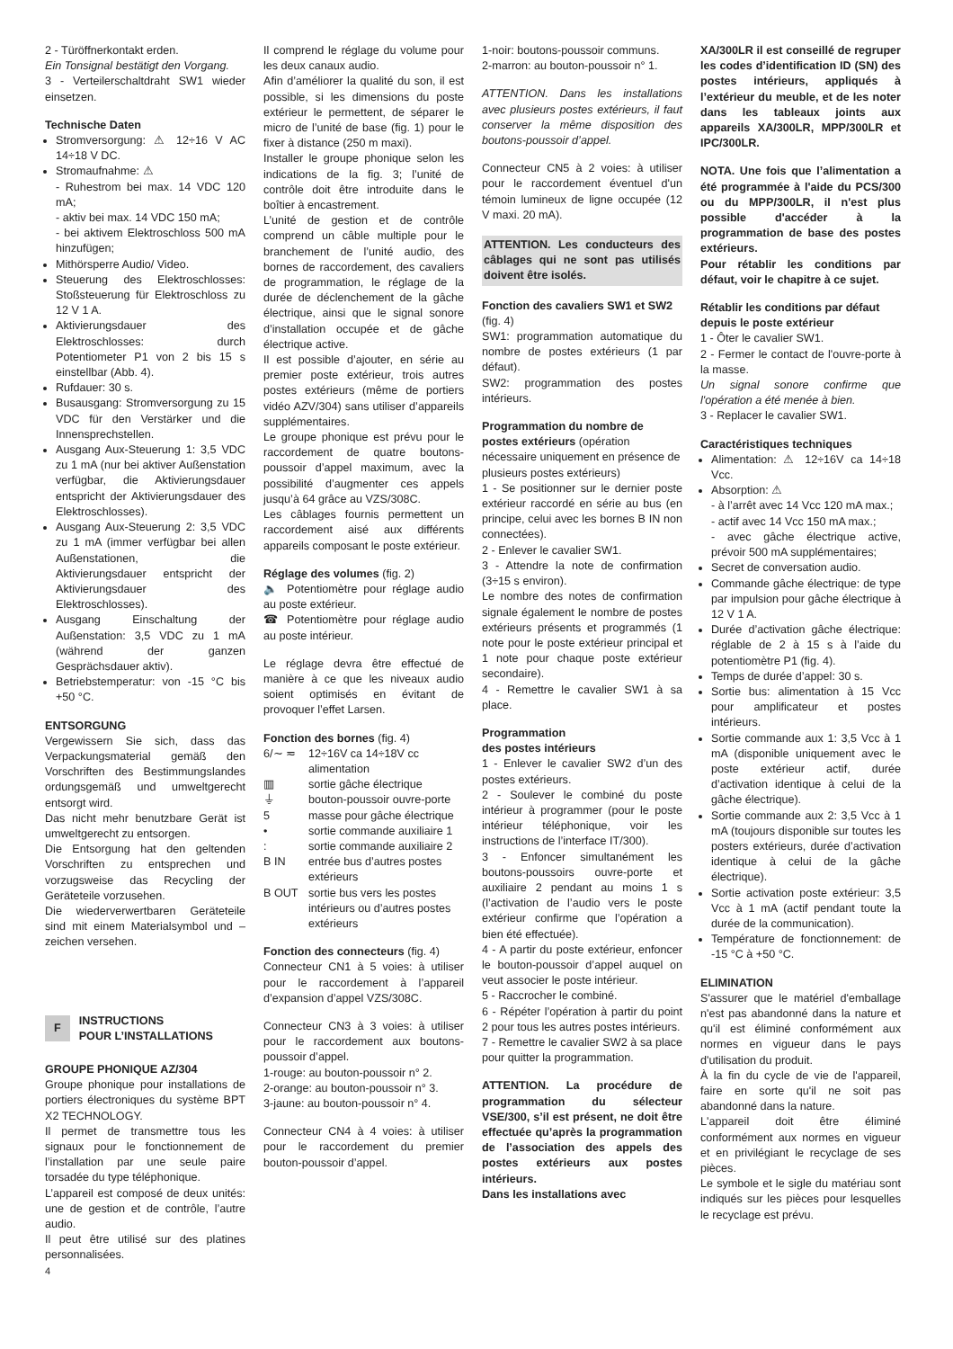2 - Türöffnerkontakt erden.
Ein Tonsignal bestätigt den Vorgang.
3 - Verteilerschaltdraht SW1 wieder einsetzen.
Technische Daten
Stromversorgung: ⚠ 12÷16 V AC 14÷18 V DC.
Stromaufnahme: ⚠
- Ruhestrom bei max. 14 VDC 120 mA;
- aktiv bei max. 14 VDC 150 mA;
- bei aktivem Elektroschloss 500 mA hinzufügen;
Mithörsperre Audio/ Video.
Steuerung des Elektroschlosses: Stoßsteuerung für Elektroschloss zu 12 V 1 A.
Aktivierungsdauer des Elektroschlosses: durch Potentiometer P1 von 2 bis 15 s einstellbar (Abb. 4).
Rufdauer: 30 s.
Busausgang: Stromversorgung zu 15 VDC für den Verstärker und die Innensprechstellen.
Ausgang Aux-Steuerung 1: 3,5 VDC zu 1 mA (nur bei aktiver Außenstation verfügbar, die Aktivierungsdauer entspricht der Aktivierungsdauer des Elektroschlosses).
Ausgang Aux-Steuerung 2: 3,5 VDC zu 1 mA (immer verfügbar bei allen Außenstationen, die Aktivierungsdauer entspricht der Aktivierungsdauer des Elektroschlosses).
Ausgang Einschaltung der Außenstation: 3,5 VDC zu 1 mA (während der ganzen Gesprächsdauer aktiv).
Betriebstemperatur: von -15 °C bis +50 °C.
ENTSORGUNG
Vergewissern Sie sich, dass das Verpackungsmaterial gemäß den Vorschriften des Bestimmungslandes ordungsgemäß und umweltgerecht entsorgt wird.
Das nicht mehr benutzbare Gerät ist umweltgerecht zu entsorgen.
Die Entsorgung hat den geltenden Vorschriften zu entsprechen und vorzugsweise das Recycling der Geräteteile vorzusehen.
Die wiederverwertbaren Geräteteile sind mit einem Materialsymbol und –zeichen versehen.
F
INSTRUCTIONS
POUR L’INSTALLATIONS
GROUPE PHONIQUE AZ/304
Groupe phonique pour installations de portiers électroniques du système BPT X2 TECHNOLOGY.
Il permet de transmettre tous les signaux pour le fonctionnement de l’installation par une seule paire torsadée du type téléphonique.
L’appareil est composé de deux unités: une de gestion et de contrôle, l’autre audio.
Il peut être utilisé sur des platines personnalisées.
Il comprend le réglage du volume pour les deux canaux audio.
Afin d’améliorer la qualité du son, il est possible, si les dimensions du poste extérieur le permettent, de séparer le micro de l’unité de base (fig. 1) pour le fixer à distance (250 m maxi).
Installer le groupe phonique selon les indications de la fig. 3; l’unité de contrôle doit être introduite dans le boîtier à encastrement.
L’unité de gestion et de contrôle comprend un câble multiple pour le branchement de l’unité audio, des bornes de raccordement, des cavaliers de programmation, le réglage de la durée de déclenchement de la gâche électrique, ainsi que le signal sonore d’installation occupée et de gâche électrique active.
Il est possible d’ajouter, en série au premier poste extérieur, trois autres postes extérieurs (même de portiers vidéo AZV/304) sans utiliser d’appareils supplémentaires.
Le groupe phonique est prévu pour le raccordement de quatre boutons-poussoir d’appel maximum, avec la possibilité d’augmenter ces appels jusqu’à 64 grâce au VZS/308C.
Les câblages fournis permettent un raccordement aisé aux différents appareils composant le poste extérieur.
Réglage des volumes (fig. 2)
🔈 Potentiomètre pour réglage audio au poste extérieur.
☎ Potentiomètre pour réglage audio au poste intérieur.
Le réglage devra être effectué de manière à ce que les niveaux audio soient optimisés en évitant de provoquer l’effet Larsen.
Fonction des bornes (fig. 4)
6/∼ ≂ 12÷16V ca 14÷18V cc alimentation
▥ sortie gâche électrique
⏚ bouton-poussoir ouvre-porte
5 masse pour gâche électrique
• sortie commande auxiliaire 1
: sortie commande auxiliaire 2
B IN entrée bus d’autres postes extérieurs
B OUT sortie bus vers les postes intérieurs ou d’autres postes extérieurs
Fonction des connecteurs (fig. 4)
Connecteur CN1 à 5 voies: à utiliser pour le raccordement à l’appareil d’expansion d’appel VZS/308C.
Connecteur CN3 à 3 voies: à utiliser pour le raccordement aux boutons-poussoir d’appel.
1-rouge: au bouton-poussoir n° 2.
2-orange: au bouton-poussoir n° 3.
3-jaune: au bouton-poussoir n° 4.
Connecteur CN4 à 4 voies: à utiliser pour le raccordement du premier bouton-poussoir d’appel.
1-noir: boutons-poussoir communs.
2-marron: au bouton-poussoir n° 1.
ATTENTION. Dans les installations avec plusieurs postes extérieurs, il faut conserver la même disposition des boutons-poussoir d’appel.
Connecteur CN5 à 2 voies: à utiliser pour le raccordement éventuel d'un témoin lumineux de ligne occupée (12 V maxi. 20 mA).
ATTENTION. Les conducteurs des câblages qui ne sont pas utilisés doivent être isolés.
Fonction des cavaliers SW1 et SW2 (fig. 4)
SW1: programmation automatique du nombre de postes extérieurs (1 par défaut).
SW2: programmation des postes intérieurs.
Programmation du nombre de postes extérieurs (opération nécessaire uniquement en présence de plusieurs postes extérieurs)
1 - Se positionner sur le dernier poste extérieur raccordé en série au bus (en principe, celui avec les bornes B IN non connectées).
2 - Enlever le cavalier SW1.
3 - Attendre la note de confirmation (3÷15 s environ).
Le nombre des notes de confirmation signale également le nombre de postes extérieurs présents et programmés (1 note pour le poste extérieur principal et 1 note pour chaque poste extérieur secondaire).
4 - Remettre le cavalier SW1 à sa place.
Programmation
des postes intérieurs
1 - Enlever le cavalier SW2 d’un des postes extérieurs.
2 - Soulever le combiné du poste intérieur à programmer (pour le poste intérieur téléphonique, voir les instructions de l’interface IT/300).
3 - Enfoncer simultanément les boutons-poussoirs ouvre-porte et auxiliaire 2 pendant au moins 1 s (l’activation de l’audio vers le poste extérieur confirme que l’opération a bien été effectuée).
4 - A partir du poste extérieur, enfoncer le bouton-poussoir d’appel auquel on veut associer le poste intérieur.
5 - Raccrocher le combiné.
6 - Répéter l’opération à partir du point 2 pour tous les autres postes intérieurs.
7 - Remettre le cavalier SW2 à sa place pour quitter la programmation.
ATTENTION. La procédure de programmation du sélecteur VSE/300, s’il est présent, ne doit être effectuée qu’après la programmation de l’association des appels des postes extérieurs aux postes intérieurs.
Dans les installations avec
XA/300LR il est conseillé de regruper les codes d’identification ID (SN) des postes intérieurs, appliqués à l’extérieur du meuble, et de les noter dans les tableaux joints aux appareils XA/300LR, MPP/300LR et IPC/300LR.
NOTA. Une fois que l’alimentation a été programmée à l'aide du PCS/300 ou du MPP/300LR, il n'est plus possible d'accéder à la programmation de base des postes extérieurs.
Pour rétablir les conditions par défaut, voir le chapitre à ce sujet.
Rétablir les conditions par défaut depuis le poste extérieur
1 - Ôter le cavalier SW1.
2 - Fermer le contact de l'ouvre-porte à la masse.
Un signal sonore confirme que l'opération a été menée à bien.
3 - Replacer le cavalier SW1.
Caractéristiques techniques
Alimentation: ⚠ 12÷16V ca 14÷18 Vcc.
Absorption: ⚠
- à l’arrêt avec 14 Vcc 120 mA max.;
- actif avec 14 Vcc 150 mA max.;
- avec gâche électrique active, prévoir 500 mA supplémentaires;
Secret de conversation audio.
Commande gâche électrique: de type par impulsion pour gâche électrique à 12 V 1 A.
Durée d’activation gâche électrique: réglable de 2 à 15 s à l’aide du potentiomètre P1 (fig. 4).
Temps de durée d’appel: 30 s.
Sortie bus: alimentation à 15 Vcc pour amplificateur et postes intérieurs.
Sortie commande aux 1: 3,5 Vcc à 1 mA (disponible uniquement avec le poste extérieur actif, durée d’activation identique à celui de la gâche électrique).
Sortie commande aux 2: 3,5 Vcc à 1 mA (toujours disponible sur toutes les posters extérieurs, durée d’activation identique à celui de la gâche électrique).
Sortie activation poste extérieur: 3,5 Vcc à 1 mA (actif pendant toute la durée de la communication).
Température de fonctionnement: de -15 °C à +50 °C.
ELIMINATION
S'assurer que le matériel d'emballage n'est pas abandonné dans la nature et qu'il est éliminé conformément aux normes en vigueur dans le pays d'utilisation du produit.
À la fin du cycle de vie de l'appareil, faire en sorte qu'il ne soit pas abandonné dans la nature.
L'appareil doit être éliminé conformément aux normes en vigueur et en privilégiant le recyclage de ses pièces.
Le symbole et le sigle du matériau sont indiqués sur les pièces pour lesquelles le recyclage est prévu.
4